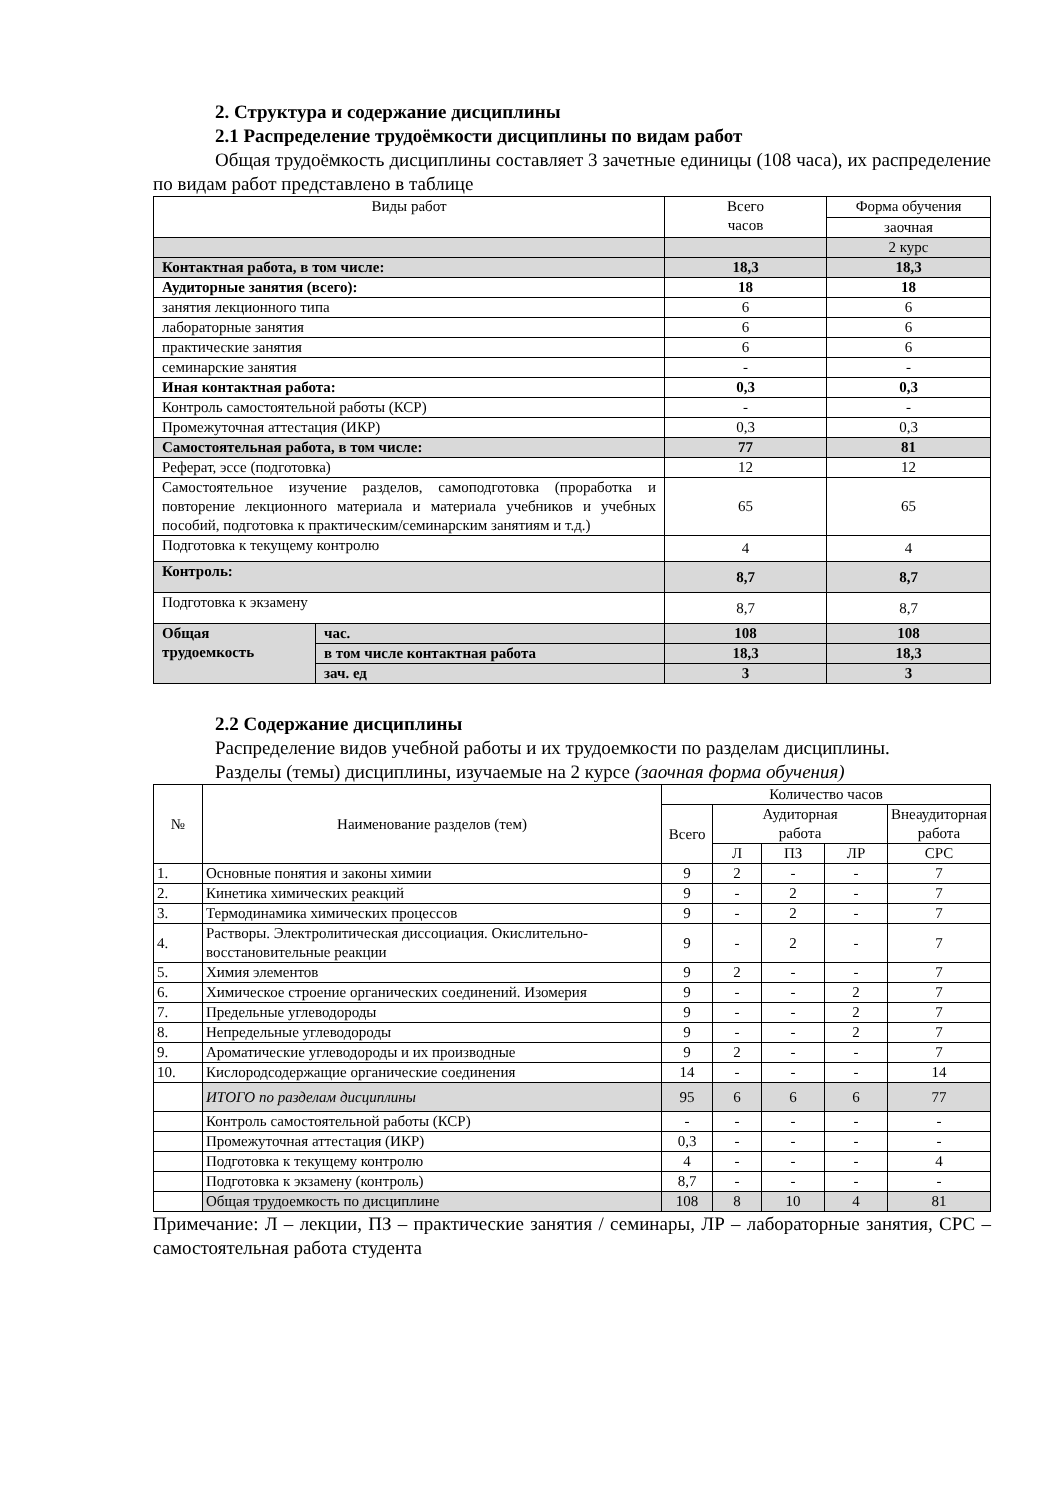2. Структура и содержание дисциплины
2.1 Распределение трудоёмкости дисциплины по видам работ
Общая трудоёмкость дисциплины составляет 3 зачетные единицы (108 часа), их распределение по видам работ представлено в таблице
| Виды работ | | Всего часов | Форма обучения |
| --- | --- | --- | --- |
| | | | заочная |
| | | | 2 курс |
| Контактная работа, в том числе: | | 18,3 | 18,3 |
| Аудиторные занятия (всего): | | 18 | 18 |
| занятия лекционного типа | | 6 | 6 |
| лабораторные занятия | | 6 | 6 |
| практические занятия | | 6 | 6 |
| семинарские занятия | | - | - |
| Иная контактная работа: | | 0,3 | 0,3 |
| Контроль самостоятельной работы (КСР) | | - | - |
| Промежуточная аттестация (ИКР) | | 0,3 | 0,3 |
| Самостоятельная работа, в том числе: | | 77 | 81 |
| Реферат, эссе (подготовка) | | 12 | 12 |
| Самостоятельное изучение разделов, самоподготовка (проработка и повторение лекционного материала и материала учебников и учебных пособий, подготовка к практическим/семинарским занятиям и т.д.) | | 65 | 65 |
| Подготовка к текущему контролю | | 4 | 4 |
| Контроль: | | 8,7 | 8,7 |
| Подготовка к экзамену | | 8,7 | 8,7 |
| Общая трудоемкость | час. | 108 | 108 |
| | в том числе контактная работа | 18,3 | 18,3 |
| | зач. ед | 3 | 3 |
2.2 Содержание дисциплины
Распределение видов учебной работы и их трудоемкости по разделам дисциплины.
Разделы (темы) дисциплины, изучаемые на 2 курсе (заочная форма обучения)
| № | Наименование разделов (тем) | Количество часов | | | | |
| --- | --- | --- | --- | --- | --- | --- |
| | | Всего | Аудиторная работа | | | Внеаудиторная работа |
| | | | Л | ПЗ | ЛР | СРС |
| 1. | Основные понятия и законы химии | 9 | 2 | - | - | 7 |
| 2. | Кинетика химических реакций | 9 | - | 2 | - | 7 |
| 3. | Термодинамика химических процессов | 9 | - | 2 | - | 7 |
| 4. | Растворы. Электролитическая диссоциация. Окислительно-восстановительные реакции | 9 | - | 2 | - | 7 |
| 5. | Химия элементов | 9 | 2 | - | - | 7 |
| 6. | Химическое строение органических соединений. Изомерия | 9 | - | - | 2 | 7 |
| 7. | Предельные углеводороды | 9 | - | - | 2 | 7 |
| 8. | Непредельные углеводороды | 9 | - | - | 2 | 7 |
| 9. | Ароматические углеводороды и их производные | 9 | 2 | - | - | 7 |
| 10. | Кислородсодержащие органические соединения | 14 | - | - | - | 14 |
| | ИТОГО по разделам дисциплины | 95 | 6 | 6 | 6 | 77 |
| | Контроль самостоятельной работы (КСР) | - | - | - | - | - |
| | Промежуточная аттестация (ИКР) | 0,3 | - | - | - | - |
| | Подготовка к текущему контролю | 4 | - | - | - | 4 |
| | Подготовка к экзамену (контроль) | 8,7 | - | - | - | - |
| | Общая трудоемкость по дисциплине | 108 | 8 | 10 | 4 | 81 |
Примечание: Л – лекции, ПЗ – практические занятия / семинары, ЛР – лабораторные занятия, СРС – самостоятельная работа студента